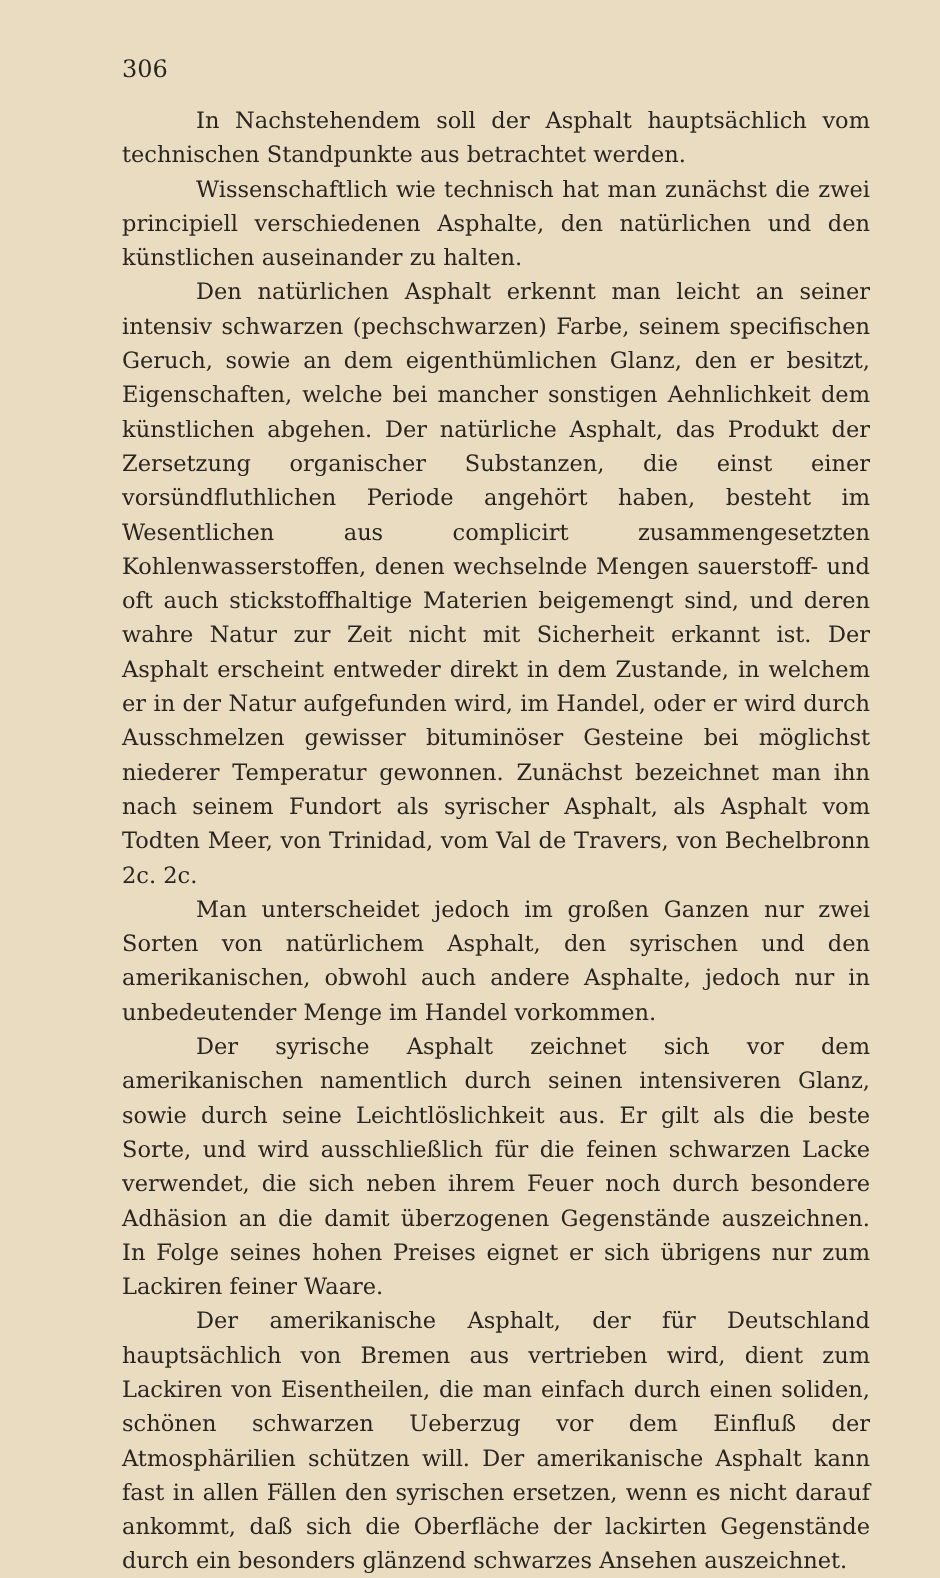306
In Nachstehendem soll der Asphalt hauptsächlich vom technischen Standpunkte aus betrachtet werden.
Wissenschaftlich wie technisch hat man zunächst die zwei principiell verschiedenen Asphalte, den natürlichen und den künstlichen auseinander zu halten.
Den natürlichen Asphalt erkennt man leicht an seiner intensiv schwarzen (pechschwarzen) Farbe, seinem specifischen Geruch, sowie an dem eigenthümlichen Glanz, den er besitzt, Eigenschaften, welche bei mancher sonstigen Aehnlichkeit dem künstlichen abgehen. Der natürliche Asphalt, das Produkt der Zersetzung organischer Substanzen, die einst einer vorsündfluthlichen Periode angehört haben, besteht im Wesentlichen aus complicirt zusammengesetzten Kohlenwasserstoffen, denen wechselnde Mengen sauerstoff- und oft auch stickstoffhaltige Materien beigemengt sind, und deren wahre Natur zur Zeit nicht mit Sicherheit erkannt ist. Der Asphalt erscheint entweder direkt in dem Zustande, in welchem er in der Natur aufgefunden wird, im Handel, oder er wird durch Ausschmelzen gewisser bituminöser Gesteine bei möglichst niederer Temperatur gewonnen. Zunächst bezeichnet man ihn nach seinem Fundort als syrischer Asphalt, als Asphalt vom Todten Meer, von Trinidad, vom Val de Travers, von Bechelbronn 2c. 2c.
Man unterscheidet jedoch im großen Ganzen nur zwei Sorten von natürlichem Asphalt, den syrischen und den amerikanischen, obwohl auch andere Asphalte, jedoch nur in unbedeutender Menge im Handel vorkommen.
Der syrische Asphalt zeichnet sich vor dem amerikanischen namentlich durch seinen intensiveren Glanz, sowie durch seine Leichtlöslichkeit aus. Er gilt als die beste Sorte, und wird ausschließlich für die feinen schwarzen Lacke verwendet, die sich neben ihrem Feuer noch durch besondere Adhäsion an die damit überzogenen Gegenstände auszeichnen. In Folge seines hohen Preises eignet er sich übrigens nur zum Lackiren feiner Waare.
Der amerikanische Asphalt, der für Deutschland hauptsächlich von Bremen aus vertrieben wird, dient zum Lackiren von Eisentheilen, die man einfach durch einen soliden, schönen schwarzen Ueberzug vor dem Einfluß der Atmosphärilien schützen will. Der amerikanische Asphalt kann fast in allen Fällen den syrischen ersetzen, wenn es nicht darauf ankommt, daß sich die Oberfläche der lackirten Gegenstände durch ein besonders glänzend schwarzes Ansehen auszeichnet.